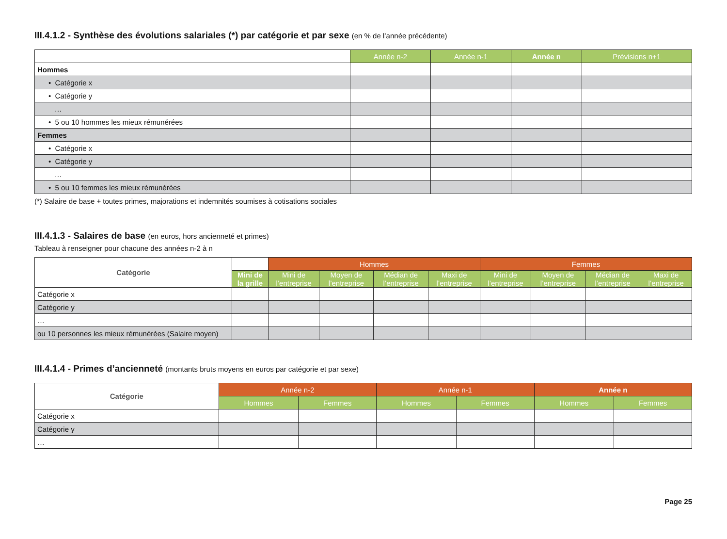III.4.1.2 - Synthèse des évolutions salariales (*) par catégorie et par sexe (en % de l’année précédente)
| | Année n-2 | Année n-1 | Année n | Prévisions n+1 |
| Hommes | | | | |
| • Catégorie x | | | | |
| • Catégorie y | | | | |
| … | | | | |
| • 5 ou 10 hommes les mieux rémunérées | | | | |
| Femmes | | | | |
| • Catégorie x | | | | |
| • Catégorie y | | | | |
| … | | | | |
| • 5 ou 10 femmes les mieux rémunérées | | | | |
(*) Salaire de base + toutes primes, majorations et indemnités soumises à cotisations sociales
III.4.1.3 - Salaires de base (en euros, hors ancienneté et primes)
Tableau à renseigner pour chacune des années n-2 à n
| Catégorie | | Hommes | | | | Femmes | | | |
| | Mini de la grille | Mini de l’entreprise | Moyen de l’entreprise | Médian de l’entreprise | Maxi de l’entreprise | Mini de l’entreprise | Moyen de l’entreprise | Médian de l’entreprise | Maxi de l’entreprise |
| Catégorie x | | | | | | | | | |
| Catégorie y | | | | | | | | | |
| … | | | | | | | | | |
| ou 10 personnes les mieux rémunérées (Salaire moyen) | | | | | | | | | |
III.4.1.4 - Primes d’ancienneté (montants bruts moyens en euros par catégorie et par sexe)
| Catégorie | Année n-2 | | Année n-1 | | Année n | |
| --- | --- | --- | --- | --- | --- | --- |
| | Hommes | Femmes | Hommes | Femmes | Hommes | Femmes |
| Catégorie x | | | | | | |
| Catégorie y | | | | | | |
| … | | | | | | |
Page 25